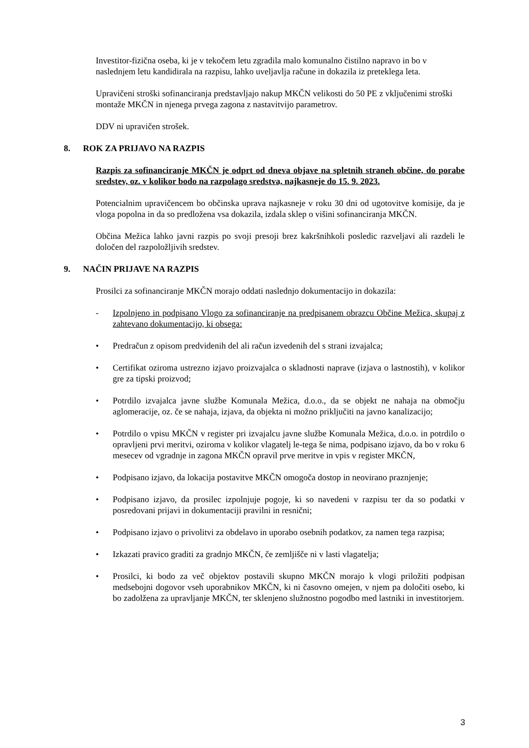Investitor-fizična oseba, ki je v tekočem letu zgradila malo komunalno čistilno napravo in bo v naslednjem letu kandidirala na razpisu, lahko uveljavlja račune in dokazila iz preteklega leta.
Upravičeni stroški sofinanciranja predstavljajo nakup MKČN velikosti do 50 PE z vključenimi stroški montaže MKČN in njenega prvega zagona z nastavitvijo parametrov.
DDV ni upravičen strošek.
8. ROK ZA PRIJAVO NA RAZPIS
Razpis za sofinanciranje MKČN je odprt od dneva objave na spletnih straneh občine, do porabe sredstev, oz. v kolikor bodo na razpolago sredstva, najkasneje do 15. 9. 2023.
Potencialnim upravičencem bo občinska uprava najkasneje v roku 30 dni od ugotovitve komisije, da je vloga popolna in da so predložena vsa dokazila, izdala sklep o višini sofinanciranja MKČN.
Občina Mežica lahko javni razpis po svoji presoji brez kakršnihkoli posledic razveljavi ali razdeli le določen del razpoložljivih sredstev.
9. NAČIN PRIJAVE NA RAZPIS
Prosilci za sofinanciranje MKČN morajo oddati naslednjo dokumentacijo in dokazila:
- Izpolnjeno in podpisano Vlogo za sofinanciranje na predpisanem obrazcu Občine Mežica, skupaj z zahtevano dokumentacijo, ki obsega:
• Predračun z opisom predvidenih del ali račun izvedenih del s strani izvajalca;
• Certifikat oziroma ustrezno izjavo proizvajalca o skladnosti naprave (izjava o lastnostih), v kolikor gre za tipski proizvod;
• Potrdilo izvajalca javne službe Komunala Mežica, d.o.o., da se objekt ne nahaja na območju aglomeracije, oz. če se nahaja, izjava, da objekta ni možno priključiti na javno kanalizacijo;
• Potrdilo o vpisu MKČN v register pri izvajalcu javne službe Komunala Mežica, d.o.o. in potrdilo o opravljeni prvi meritvi, oziroma v kolikor vlagatelj le-tega še nima, podpisano izjavo, da bo v roku 6 mesecev od vgradnje in zagona MKČN opravil prve meritve in vpis v register MKČN,
• Podpisano izjavo, da lokacija postavitve MKČN omogoča dostop in neovirano praznjenje;
• Podpisano izjavo, da prosilec izpolnjuje pogoje, ki so navedeni v razpisu ter da so podatki v posredovani prijavi in dokumentaciji pravilni in resnični;
• Podpisano izjavo o privolitvi za obdelavo in uporabo osebnih podatkov, za namen tega razpisa;
• Izkazati pravico graditi za gradnjo MKČN, če zemljišče ni v lasti vlagatelja;
• Prosilci, ki bodo za več objektov postavili skupno MKČN morajo k vlogi priložiti podpisan medsebojni dogovor vseh uporabnikov MKČN, ki ni časovno omejen, v njem pa določiti osebo, ki bo zadolžena za upravljanje MKČN, ter sklenjeno služnostno pogodbo med lastniki in investitorjem.
3